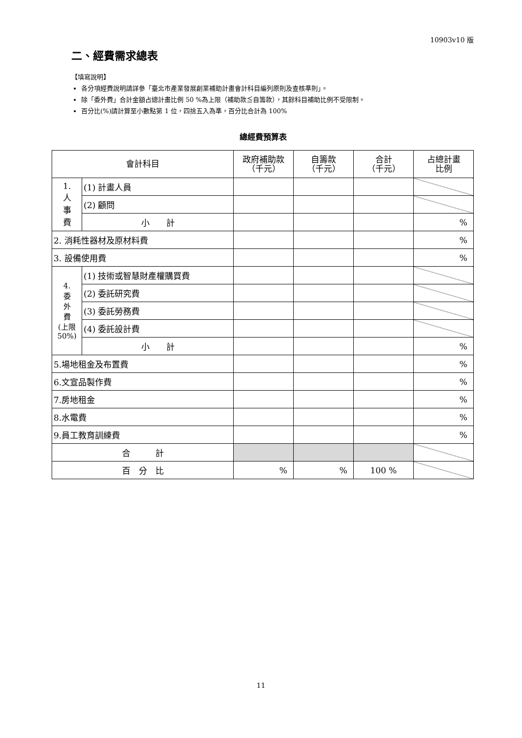10903v10 版
二、經費需求總表
【填寫說明】
各分項經費說明請詳參「臺北市產業發展創業補助計畫會計科目編列原則及查核準則」。
除「委外費」合計金額占總計畫比例 50 %為上限（補助款≦自籌款），其餘科目補助比例不受限制。
百分比(%)請計算至小數點第 1 位，四捨五入為準，百分比合計為 100%
總經費預算表
| 會計科目 | | 政府補助款 （千元） | 自籌款 （千元） | 合計 （千元） | 占總計畫 比例 |
| --- | --- | --- | --- | --- | --- |
| 1. 人 事 費 | (1) 計畫人員 | | | | |
| | (2) 顧問 | | | | |
| | 小 計 | | | | % |
| 2. 消耗性器材及原材料費 | | | | | % |
| 3. 設備使用費 | | | | | % |
| 4. 委 外 費 (上限 50%) | (1) 技術或智慧財產權購買費 | | | | |
| | (2) 委託研究費 | | | | |
| | (3) 委託勞務費 | | | | |
| | (4) 委託設計費 | | | | |
| | 小 計 | | | | % |
| 5.場地租金及布置費 | | | | | % |
| 6.文宣品製作費 | | | | | % |
| 7.房地租金 | | | | | % |
| 8.水電費 | | | | | % |
| 9.員工教育訓練費 | | | | | % |
| 合 計 | | | | | |
| 百 分 比 | | % | % | 100 % | |
11